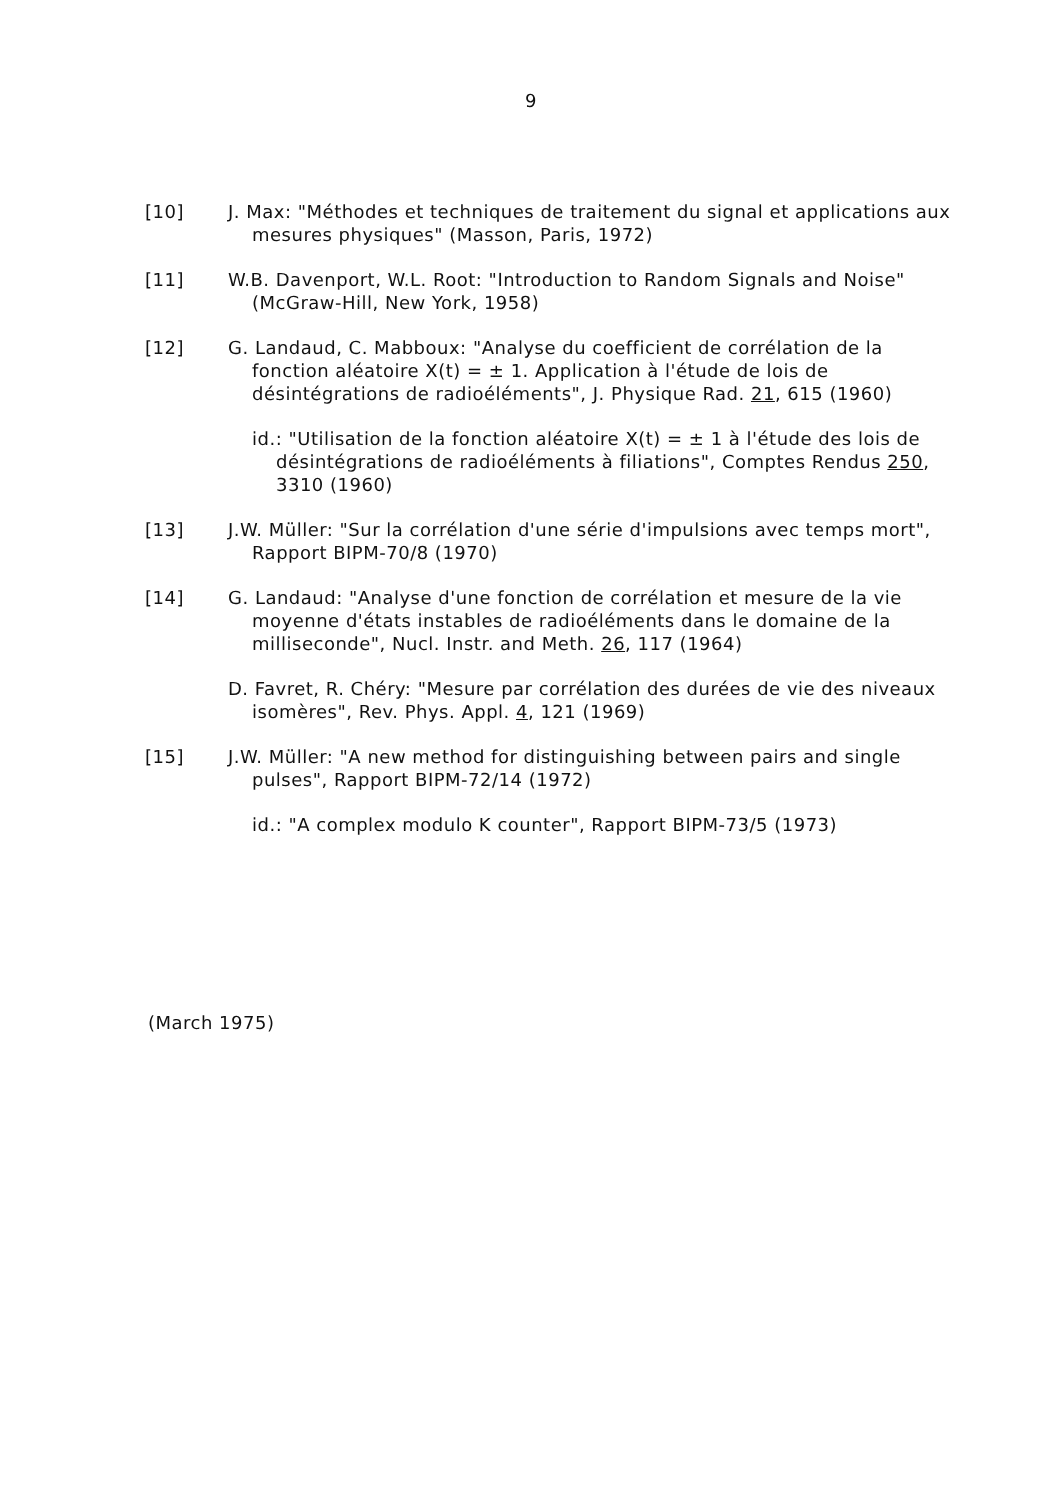9
[10] J. Max: "Méthodes et techniques de traitement du signal et applications aux mesures physiques" (Masson, Paris, 1972)
[11] W.B. Davenport, W.L. Root: "Introduction to Random Signals and Noise" (McGraw-Hill, New York, 1958)
[12] G. Landaud, C. Mabboux: "Analyse du coefficient de corrélation de la fonction aléatoire X(t) = ± 1. Application à l'étude de lois de désintégrations de radioéléments", J. Physique Rad. 21, 615 (1960)
id.: "Utilisation de la fonction aléatoire X(t) = ± 1 à l'étude des lois de désintégrations de radioéléments à filiations", Comptes Rendus 250, 3310 (1960)
[13] J.W. Müller: "Sur la corrélation d'une série d'impulsions avec temps mort", Rapport BIPM-70/8 (1970)
[14] G. Landaud: "Analyse d'une fonction de corrélation et mesure de la vie moyenne d'états instables de radioéléments dans le domaine de la milliseconde", Nucl. Instr. and Meth. 26, 117 (1964)
D. Favret, R. Chéry: "Mesure par corrélation des durées de vie des niveaux isomères", Rev. Phys. Appl. 4, 121 (1969)
[15] J.W. Müller: "A new method for distinguishing between pairs and single pulses", Rapport BIPM-72/14 (1972)
id.: "A complex modulo K counter", Rapport BIPM-73/5 (1973)
(March 1975)